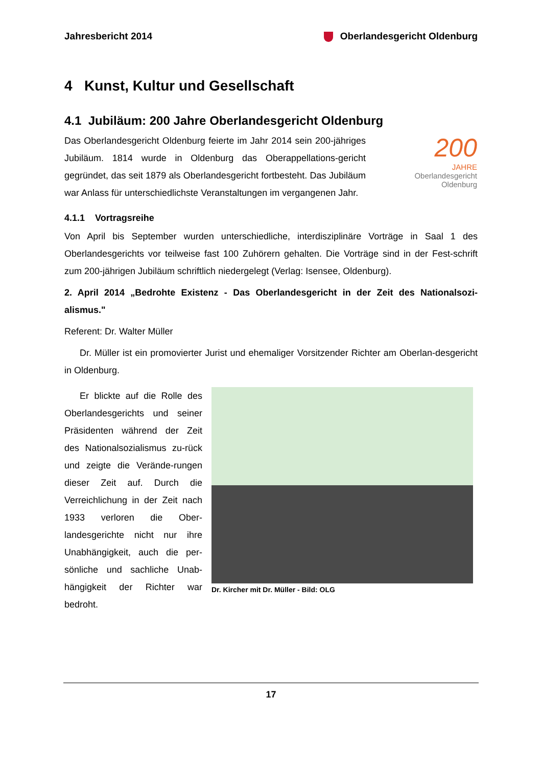Jahresbericht 2014 Oberlandesgericht Oldenburg
4 Kunst, Kultur und Gesellschaft
4.1 Jubiläum: 200 Jahre Oberlandesgericht Oldenburg
Das Oberlandesgericht Oldenburg feierte im Jahr 2014 sein 200-jähriges Jubiläum. 1814 wurde in Oldenburg das Oberappellations-gericht gegründet, das seit 1879 als Oberlandesgericht fortbesteht. Das Jubiläum war Anlass für unterschiedlichste Veranstaltungen im vergangenen Jahr.
200
JAHRE
Oberlandesgericht
Oldenburg
4.1.1 Vortragsreihe
Von April bis September wurden unterschiedliche, interdisziplinäre Vorträge in Saal 1 des Oberlandesgerichts vor teilweise fast 100 Zuhörern gehalten. Die Vorträge sind in der Fest-schrift zum 200-jährigen Jubiläum schriftlich niedergelegt (Verlag: Isensee, Oldenburg).
2. April 2014 „Bedrohte Existenz - Das Oberlandesgericht in der Zeit des Nationalsozi-alismus."
Referent: Dr. Walter Müller
Dr. Müller ist ein promovierter Jurist und ehemaliger Vorsitzender Richter am Oberlan-desgericht in Oldenburg.
Er blickte auf die Rolle des Oberlandesgerichts und seiner Präsidenten während der Zeit des Nationalsozialismus zu-rück und zeigte die Verände-rungen dieser Zeit auf. Durch die Verreichlichung in der Zeit nach 1933 verloren die Ober-landesgerichte nicht nur ihre Unabhängigkeit, auch die per-sönliche und sachliche Unab-hängigkeit der Richter war bedroht.
Dr. Kircher mit Dr. Müller - Bild: OLG
17